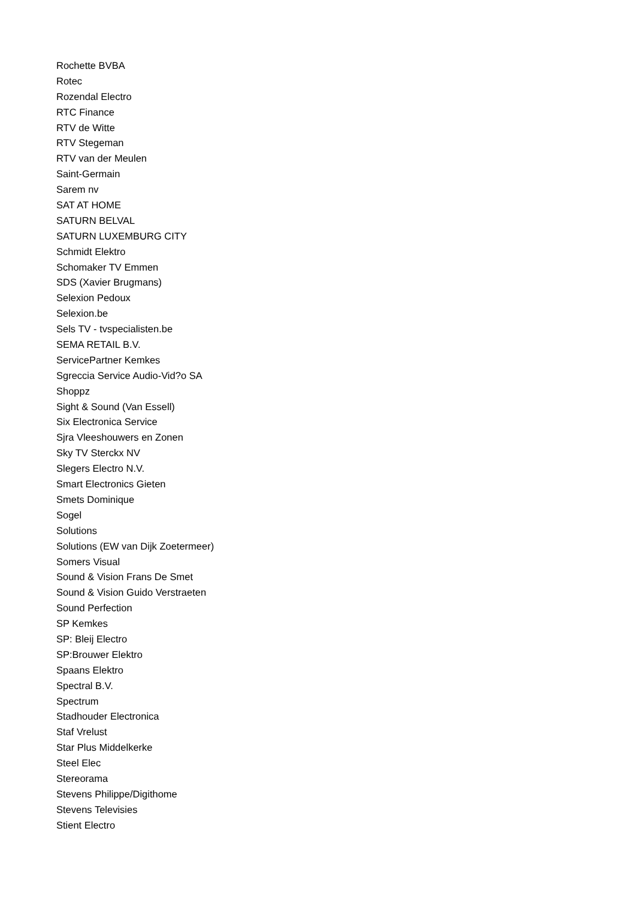Rochette BVBA
Rotec
Rozendal Electro
RTC Finance
RTV de Witte
RTV Stegeman
RTV van der Meulen
Saint-Germain
Sarem nv
SAT AT HOME
SATURN BELVAL
SATURN LUXEMBURG CITY
Schmidt Elektro
Schomaker TV Emmen
SDS (Xavier Brugmans)
Selexion Pedoux
Selexion.be
Sels TV - tvspecialisten.be
SEMA RETAIL B.V.
ServicePartner Kemkes
Sgreccia Service Audio-Vid?o SA
Shoppz
Sight & Sound (Van Essell)
Six Electronica Service
Sjra Vleeshouwers en Zonen
Sky TV Sterckx NV
Slegers Electro N.V.
Smart Electronics Gieten
Smets Dominique
Sogel
Solutions
Solutions (EW van Dijk Zoetermeer)
Somers Visual
Sound & Vision Frans De Smet
Sound & Vision Guido Verstraeten
Sound Perfection
SP Kemkes
SP: Bleij Electro
SP:Brouwer Elektro
Spaans Elektro
Spectral B.V.
Spectrum
Stadhouder Electronica
Staf Vrelust
Star Plus Middelkerke
Steel Elec
Stereorama
Stevens Philippe/Digithome
Stevens Televisies
Stient Electro